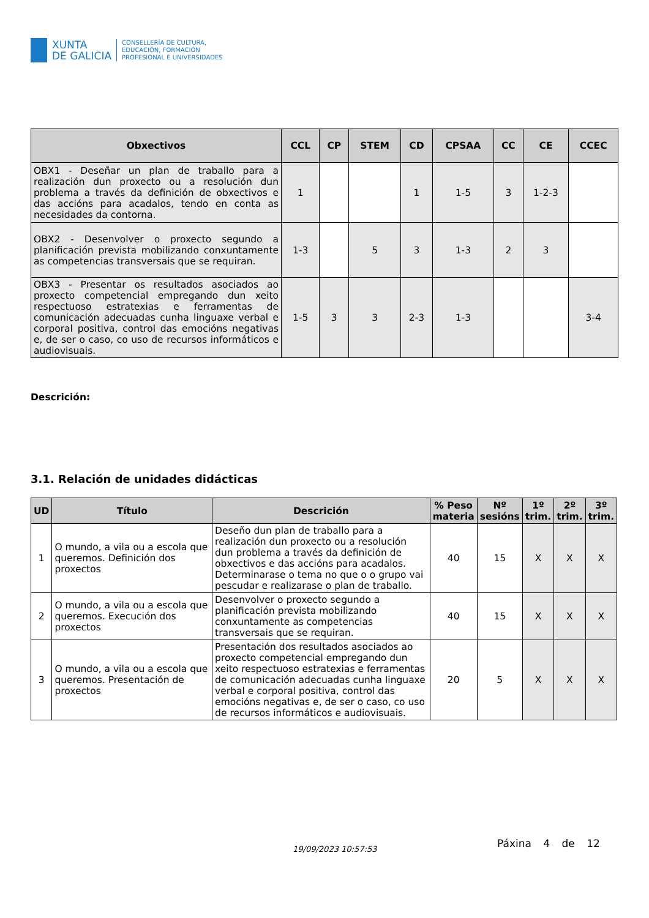XUNTA
DE GALICIA
CONSELLERÍA DE CULTURA,
EDUCACIÓN, FORMACIÓN
PROFESIONAL E UNIVERSIDADES
| Obxectivos | CCL | CP | STEM | CD | CPSAA | CC | CE | CCEC |
| --- | --- | --- | --- | --- | --- | --- | --- | --- |
| OBX1 - Deseñar un plan de traballo para a realización dun proxecto ou a resolución dun problema a través da definición de obxectivos e das accións para acadalos, tendo en conta as necesidades da contorna. | 1 | | | 1 | 1-5 | 3 | 1-2-3 | |
| OBX2 - Desenvolver o proxecto segundo a planificación prevista mobilizando conxuntamente as competencias transversais que se requiran. | 1-3 | | 5 | 3 | 1-3 | 2 | 3 | |
| OBX3 - Presentar os resultados asociados ao proxecto competencial empregando dun xeito respectuoso estratexias e ferramentas de comunicación adecuadas cunha linguaxe verbal e corporal positiva, control das emocións negativas e, de ser o caso, co uso de recursos informáticos e audiovisuais. | 1-5 | 3 | 3 | 2-3 | 1-3 | | | 3-4 |
Descrición:
3.1. Relación de unidades didácticas
| UD | Título | Descrición | % Peso materia | Nº sesións | 1º trim. | 2º trim. | 3º trim. |
| --- | --- | --- | --- | --- | --- | --- | --- |
| 1 | O mundo, a vila ou a escola que queremos. Definición dos proxectos | Deseño dun plan de traballo para a realización dun proxecto ou a resolución dun problema a través da definición de obxectivos e das accións para acadalos. Determinarase o tema no que o o grupo vai pescudar e realizarase o plan de traballo. | 40 | 15 | X | X | X |
| 2 | O mundo, a vila ou a escola que queremos. Execución dos proxectos | Desenvolver o proxecto segundo a planificación prevista mobilizando conxuntamente as competencias transversais que se requiran. | 40 | 15 | X | X | X |
| 3 | O mundo, a vila ou a escola que queremos. Presentación de proxectos | Presentación dos resultados asociados ao proxecto competencial empregando dun xeito respectuoso estratexias e ferramentas de comunicación adecuadas cunha linguaxe verbal e corporal positiva, control das emocións negativas e, de ser o caso, co uso de recursos informáticos e audiovisuais. | 20 | 5 | X | X | X |
19/09/2023 10:57:53 Páxina 4 de 12